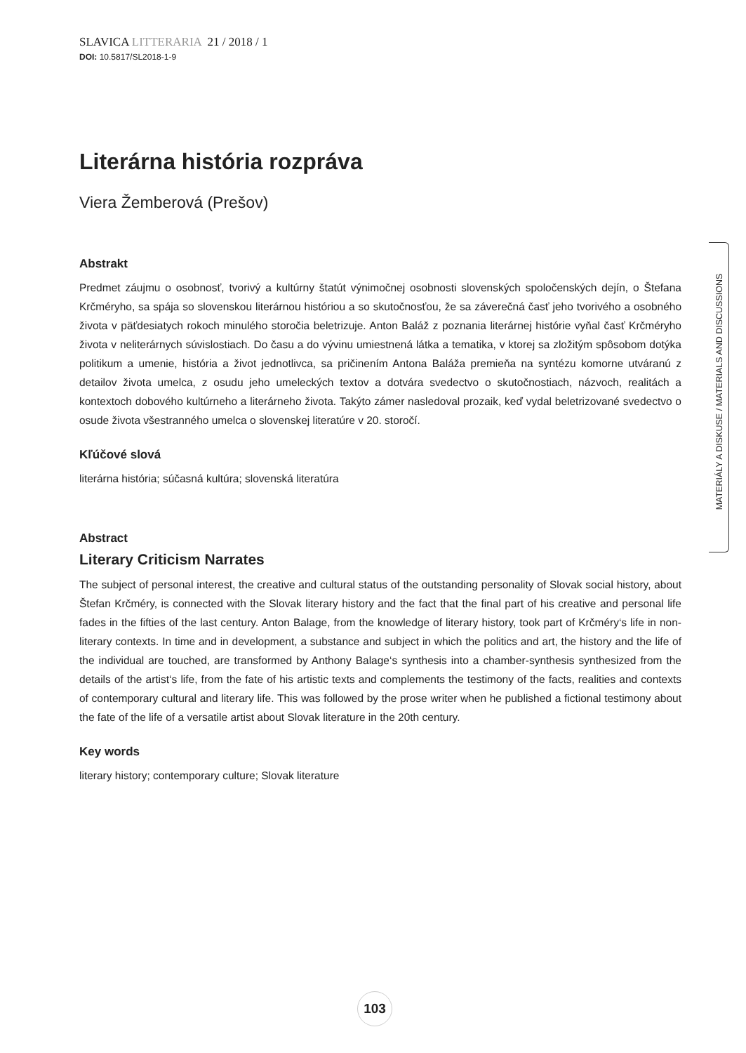SLAVICA LITTERARIA 21 / 2018 / 1
DOI: 10.5817/SL2018-1-9
Literárna história rozpráva
Viera Žemberová (Prešov)
Abstrakt
Predmet záujmu o osobnosť, tvorivý a kultúrny štatút výnimočnej osobnosti slovenských spoločenských dejín, o Štefana Krčméryho, sa spája so slovenskou literárnou históriou a so skutočnosťou, že sa záverečná časť jeho tvorivého a osobného života v päťdesiatych rokoch minulého storočia beletrizuje. Anton Baláž z poznania literárnej histórie vyňal časť Krčméryho života v neliterárnych súvislostiach. Do času a do vývinu umiestnená látka a tematika, v ktorej sa zložitým spôsobom dotýka politikum a umenie, história a život jednotlivca, sa pričinením Antona Baláža premieňa na syntézu komorne utváranú z detailov života umelca, z osudu jeho umeleckých textov a dotvára svedectvo o skutočnostiach, názvoch, realitách a kontextoch dobového kultúrneho a literárneho života. Takýto zámer nasledoval prozaik, keď vydal beletrizované svedectvo o osude života všestranného umelca o slovenskej literatúre v 20. storočí.
Kľúčové slová
literárna história; súčasná kultúra; slovenská literatúra
Abstract
Literary Criticism Narrates
The subject of personal interest, the creative and cultural status of the outstanding personality of Slovak social history, about Štefan Krčméry, is connected with the Slovak literary history and the fact that the final part of his creative and personal life fades in the fifties of the last century. Anton Balage, from the knowledge of literary history, took part of Krčméry‘s life in non-literary contexts. In time and in development, a substance and subject in which the politics and art, the history and the life of the individual are touched, are transformed by Anthony Balage‘s synthesis into a chamber-synthesis synthesized from the details of the artist‘s life, from the fate of his artistic texts and complements the testimony of the facts, realities and contexts of contemporary cultural and literary life. This was followed by the prose writer when he published a fictional testimony about the fate of the life of a versatile artist about Slovak literature in the 20th century.
Key words
literary history; contemporary culture; Slovak literature
MATERIÁLY A DISKUSE / MATERIALS AND DISCUSSIONS
103